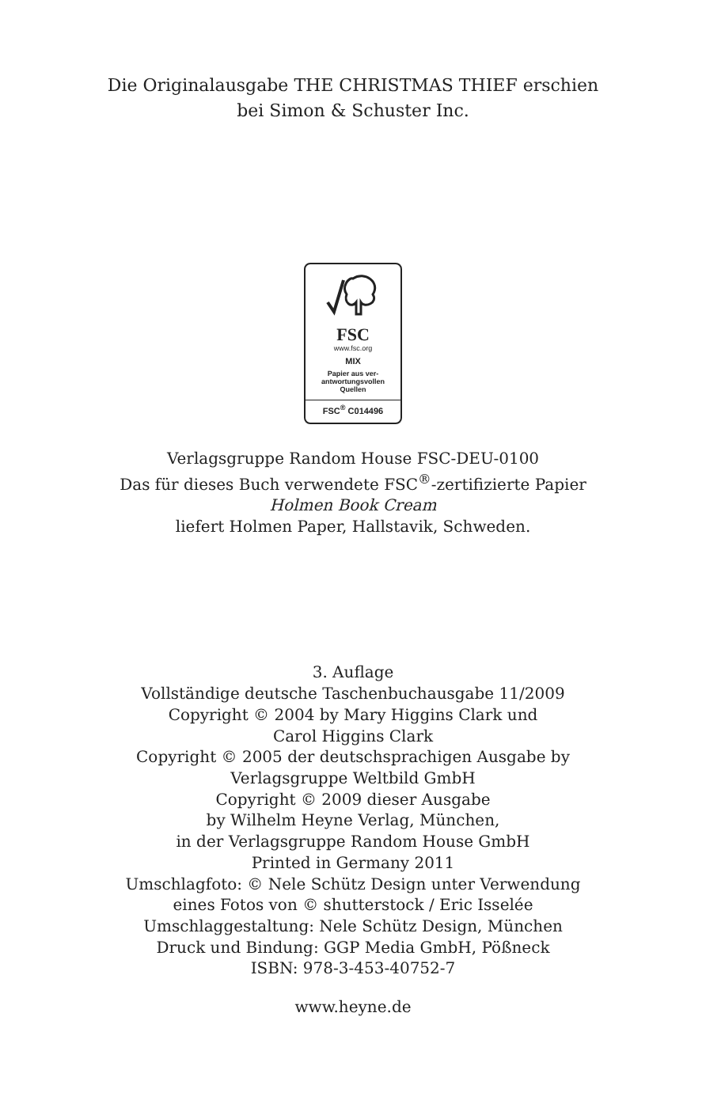Die Originalausgabe THE CHRISTMAS THIEF erschien
bei Simon & Schuster Inc.
FSC
www.fsc.org
MIX
Papier aus ver-
antwortungsvollen
Quellen
FSC<sup>®</sup> C014496
Verlagsgruppe Random House FSC-DEU-0100
Das für dieses Buch verwendete FSC<sup>®</sup>-zertifizierte Papier
Holmen Book Cream
liefert Holmen Paper, Hallstavik, Schweden.
3. Auflage
Vollständige deutsche Taschenbuchausgabe 11/2009
Copyright © 2004 by Mary Higgins Clark und
Carol Higgins Clark
Copyright © 2005 der deutschsprachigen Ausgabe by
Verlagsgruppe Weltbild GmbH
Copyright © 2009 dieser Ausgabe
by Wilhelm Heyne Verlag, München,
in der Verlagsgruppe Random House GmbH
Printed in Germany 2011
Umschlagfoto: © Nele Schütz Design unter Verwendung
eines Fotos von © shutterstock / Eric Isselée
Umschlaggestaltung: Nele Schütz Design, München
Druck und Bindung: GGP Media GmbH, Pößneck
ISBN: 978-3-453-40752-7
www.heyne.de